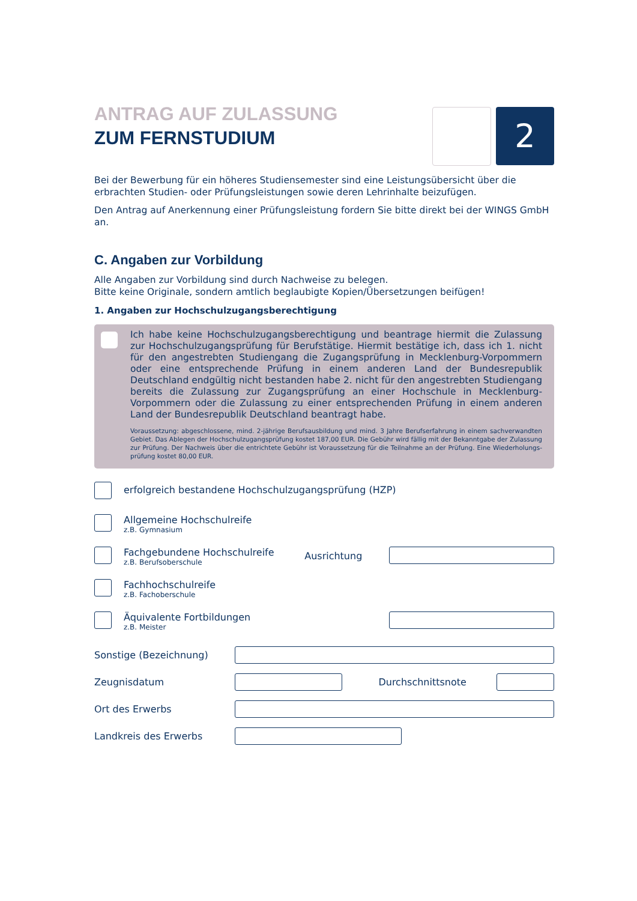2
ANTRAG AUF ZULASSUNG
ZUM FERNSTUDIUM
Bei der Bewerbung für ein höheres Studiensemester sind eine Leistungsübersicht über die erbrachten Studien- oder Prüfungsleistungen sowie deren Lehrinhalte beizufügen.
Den Antrag auf Anerkennung einer Prüfungsleistung fordern Sie bitte direkt bei der WINGS GmbH an.
C. Angaben zur Vorbildung
Alle Angaben zur Vorbildung sind durch Nachweise zu belegen.
Bitte keine Originale, sondern amtlich beglaubigte Kopien/Übersetzungen beifügen!
1. Angaben zur Hochschulzugangsberechtigung
Ich habe keine Hochschulzugangsberechtigung und beantrage hiermit die Zulassung zur Hochschulzugangsprüfung für Berufstätige. Hiermit bestätige ich, dass ich 1. nicht für den angestrebten Studiengang die Zugangsprüfung in Mecklenburg-Vorpommern oder eine entsprechende Prüfung in einem anderen Land der Bundesrepublik Deutschland endgültig nicht bestanden habe 2. nicht für den angestrebten Studiengang bereits die Zulassung zur Zugangsprüfung an einer Hochschule in Mecklenburg-Vorpommern oder die Zulassung zu einer entsprechenden Prüfung in einem anderen Land der Bundesrepublik Deutschland beantragt habe.
Voraussetzung: abgeschlossene, mind. 2-jährige Berufsausbildung und mind. 3 Jahre Berufserfahrung in einem sachverwandten Gebiet. Das Ablegen der Hochschulzugangsprüfung kostet 187,00 EUR. Die Gebühr wird fällig mit der Bekanntgabe der Zulassung zur Prüfung. Der Nachweis über die entrichtete Gebühr ist Voraussetzung für die Teilnahme an der Prüfung. Eine Wiederholungs-prüfung kostet 80,00 EUR.
erfolgreich bestandene Hochschulzugangsprüfung (HZP)
Allgemeine Hochschulreife
z.B. Gymnasium
Fachgebundene Hochschulreife
z.B. Berufsoberschule
Ausrichtung
Fachhochschulreife
z.B. Fachoberschule
Äquivalente Fortbildungen
z.B. Meister
Sonstige (Bezeichnung)
Zeugnisdatum Durchschnittsnote
Ort des Erwerbs
Landkreis des Erwerbs